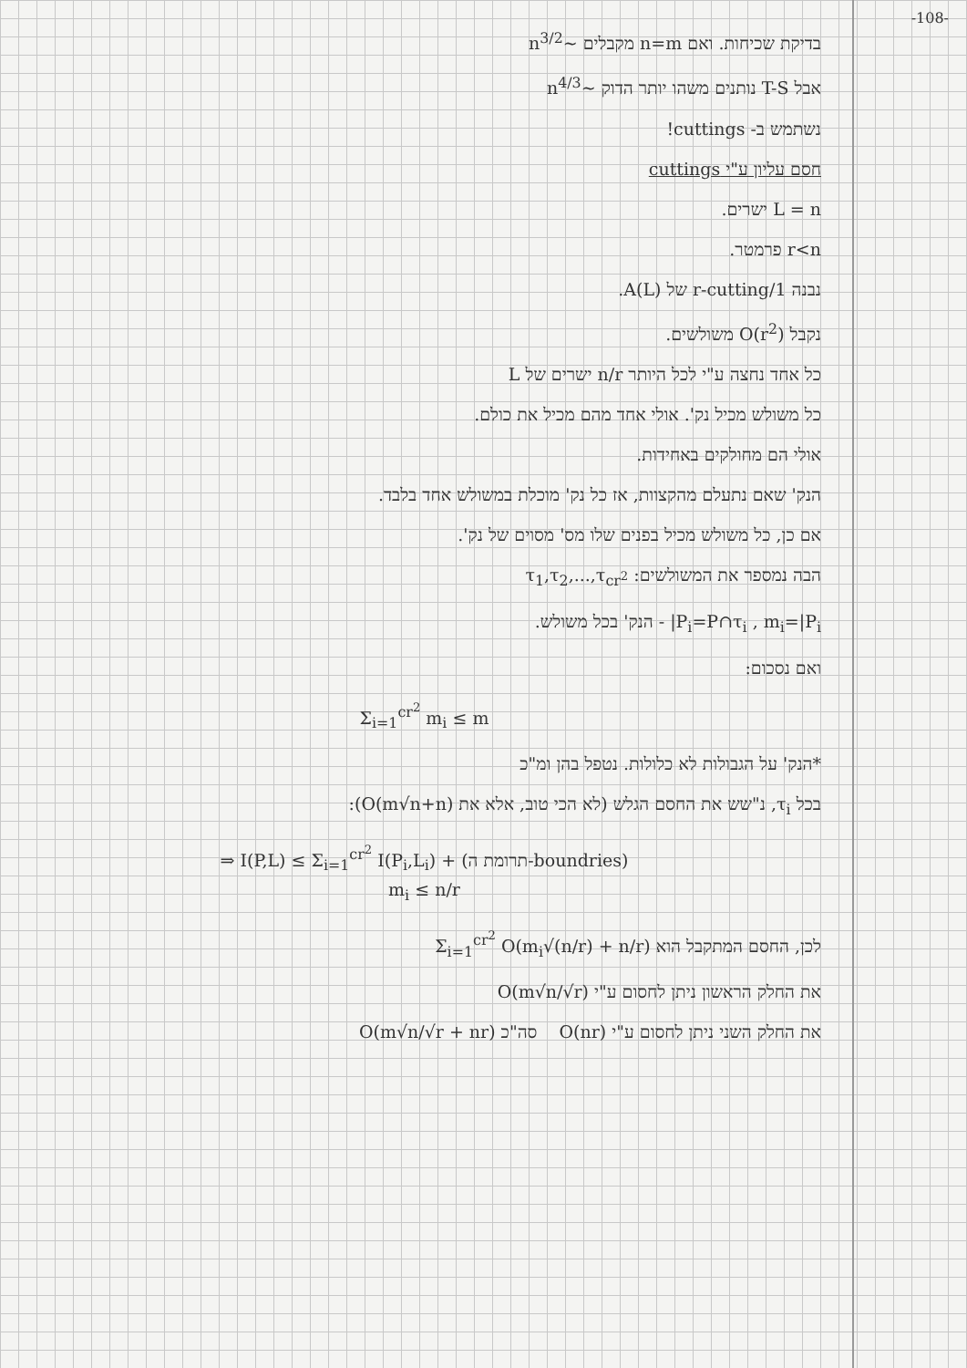-108-
בדיקת שכיחות. ואם n=m מקבלים ~n<sup>3/2</sup>
אבל T-S נותנים משהו יותר הדוק ~n<sup>4/3</sup>
נשתמש ב- cuttings!
חסם עליון ע"י cuttings
L = n ישרים.
r<n פרמטר.
נבנה 1/r-cutting של A(L).
נקבל O(r<sup>2</sup>) משולשים.
כל אחד נחצה ע"י לכל היותר n/r ישרים של L
כל משולש מכיל נק'. אולי אחד מהם מכיל את כולם.
אולי הם מחולקים באחידות.
הנק' שאם נתעלם מהקצוות, אז כל נק' מוכלת במשולש אחד בלבד.
אם כן, כל משולש מכיל בפנים שלו מס' מסוים של נק'.
הבה נמספר את המשולשים: τ<sub>1</sub>,τ<sub>2</sub>,...,τ<sub>cr<sup>2</sup></sub>
P<sub>i</sub>=P∩τ<sub>i</sub> , m<sub>i</sub>=|P<sub>i</sub>| - הנק' בכל משולש.
ואם נסכום:
Σ<sub>i=1</sub><sup>cr<sup>2</sup></sup> m<sub>i</sub> ≤ m
*הנק' על הגבולות לא כלולות. נטפל בהן ומ"כ
בכל τ<sub>i</sub>, נ"שש את החסם הגלש (לא הכי טוב, אלא את O(m√n+n)):
⇒ I(P,L) ≤ Σ<sub>i=1</sub><sup>cr<sup>2</sup></sup> I(P<sub>i</sub>,L<sub>i</sub>) + (תרומת ה-boundries)
m<sub>i</sub> ≤ n/r
לכן, החסם המתקבל הוא Σ<sub>i=1</sub><sup>cr<sup>2</sup></sup> O(m<sub>i</sub>√(n/r) + n/r)
את החלק הראשון ניתן לחסום ע"י O(m√n/√r)
את החלק השני ניתן לחסום ע"י O(nr) סה"כ O(m√n/√r + nr)